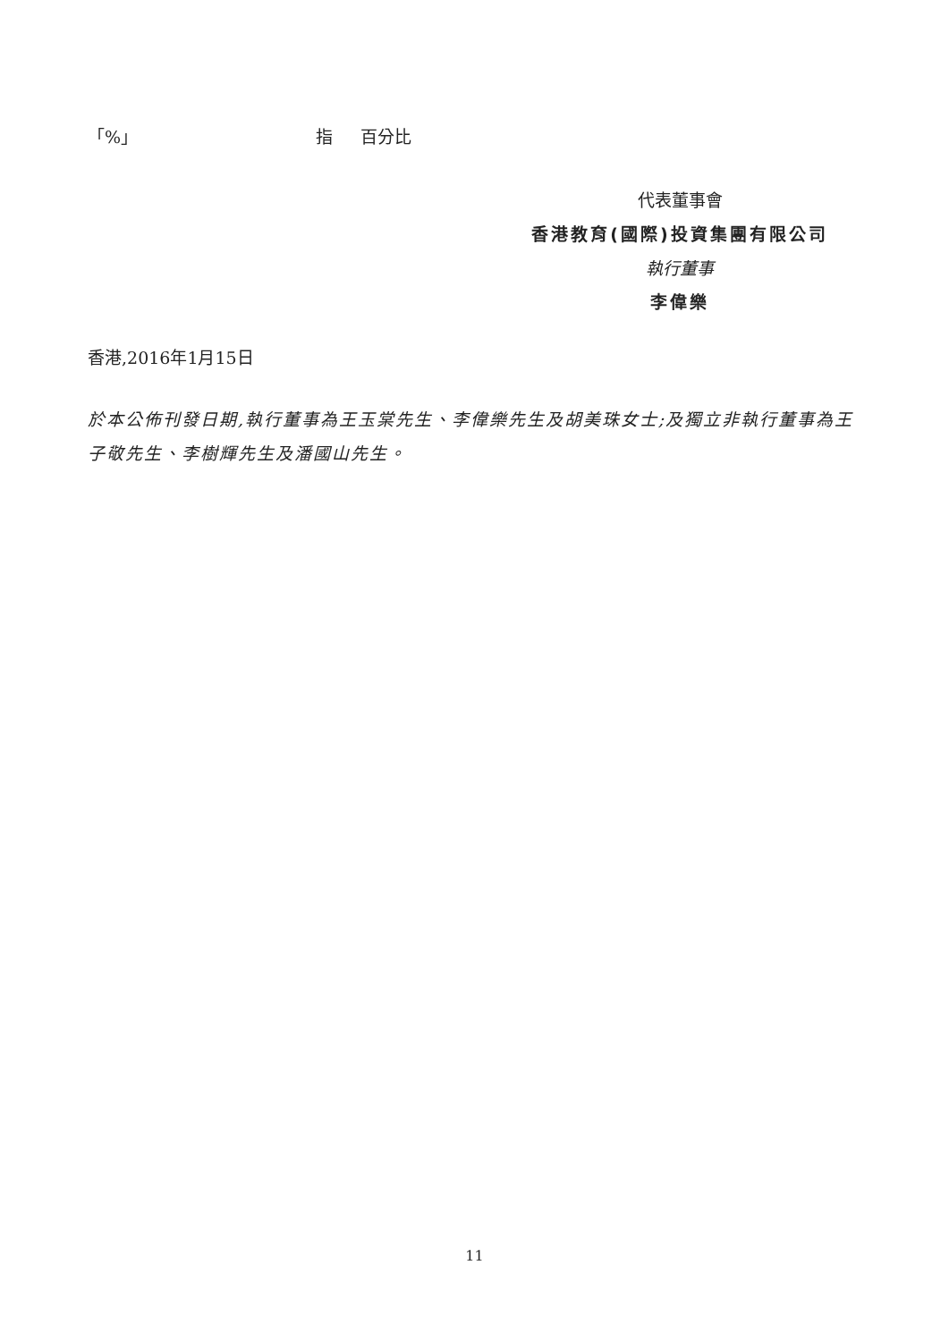「%」 指 百分比
代表董事會
香港教育(國際)投資集團有限公司
執行董事
李偉樂
香港,2016年1月15日
於本公佈刊發日期,執行董事為王玉棠先生、李偉樂先生及胡美珠女士;及獨立非執行董事為王子敬先生、李樹輝先生及潘國山先生。
11